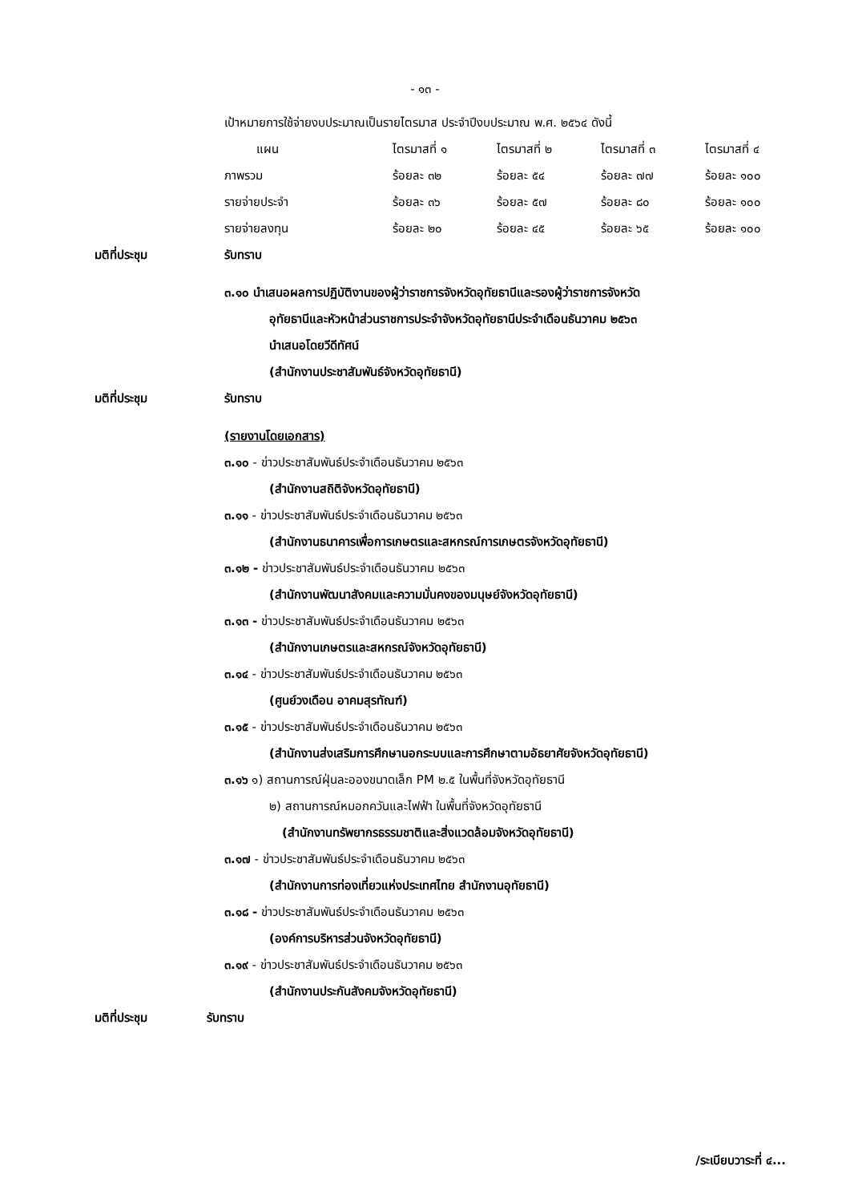- ๑๓ -
เป้าหมายการใช้จ่ายงบประมาณเป็นรายไตรมาส ประจำปีงบประมาณ พ.ศ. ๒๕๖๔ ดังนี้
| แผน | ไตรมาสที่ ๑ | ไตรมาสที่ ๒ | ไตรมาสที่ ๓ | ไตรมาสที่ ๔ |
| --- | --- | --- | --- | --- |
| ภาพรวม | ร้อยละ ๓๒ | ร้อยละ ๕๔ | ร้อยละ ๗๗ | ร้อยละ ๑๐๐ |
| รายจ่ายประจำ | ร้อยละ ๓๖ | ร้อยละ ๕๗ | ร้อยละ ๘๐ | ร้อยละ ๑๐๐ |
| รายจ่ายลงทุน | ร้อยละ ๒๐ | ร้อยละ ๔๕ | ร้อยละ ๖๕ | ร้อยละ ๑๐๐ |
มติที่ประชุม รับทราบ
๓.๑๐ นำเสนอผลการปฏิบัติงานของผู้ว่าราชการจังหวัดอุทัยธานีและรองผู้ว่าราชการจังหวัด
อุทัยธานีและหัวหน้าส่วนราชการประจำจังหวัดอุทัยธานีประจำเดือนธันวาคม ๒๕๖๓
นำเสนอโดยวีดีทัศน์
(สำนักงานประชาสัมพันธ์จังหวัดอุทัยธานี)
มติที่ประชุม รับทราบ
(รายงานโดยเอกสาร)
๓.๑๐ - ข่าวประชาสัมพันธ์ประจำเดือนธันวาคม ๒๕๖๓
(สำนักงานสถิติจังหวัดอุทัยธานี)
๓.๑๑ - ข่าวประชาสัมพันธ์ประจำเดือนธันวาคม ๒๕๖๓
(สำนักงานธนาคารเพื่อการเกษตรและสหกรณ์การเกษตรจังหวัดอุทัยธานี)
๓.๑๒ - ข่าวประชาสัมพันธ์ประจำเดือนธันวาคม ๒๕๖๓
(สำนักงานพัฒนาสังคมและความมั่นคงของมนุษย์จังหวัดอุทัยธานี)
๓.๑๓ - ข่าวประชาสัมพันธ์ประจำเดือนธันวาคม ๒๕๖๓
(สำนักงานเกษตรและสหกรณ์จังหวัดอุทัยธานี)
๓.๑๔ - ข่าวประชาสัมพันธ์ประจำเดือนธันวาคม ๒๕๖๓
(ศูนย์วงเดือน อาคมสุรทัณฑ์)
๓.๑๕ - ข่าวประชาสัมพันธ์ประจำเดือนธันวาคม ๒๕๖๓
(สำนักงานส่งเสริมการศึกษานอกระบบและการศึกษาตามอัธยาศัยจังหวัดอุทัยธานี)
๓.๑๖ ๑) สถานการณ์ฝุ่นละอองขนาดเล็ก PM ๒.๕ ในพื้นที่จังหวัดอุทัยธานี
๒) สถานการณ์หมอกควันและไฟฟ้า ในพื้นที่จังหวัดอุทัยธานี
(สำนักงานทรัพยากรธรรมชาติและสิ่งแวดล้อมจังหวัดอุทัยธานี)
๓.๑๗ - ข่าวประชาสัมพันธ์ประจำเดือนธันวาคม ๒๕๖๓
(สำนักงานการท่องเที่ยวแห่งประเทศไทย สำนักงานอุทัยธานี)
๓.๑๘ - ข่าวประชาสัมพันธ์ประจำเดือนธันวาคม ๒๕๖๓
(องค์การบริหารส่วนจังหวัดอุทัยธานี)
๓.๑๙ - ข่าวประชาสัมพันธ์ประจำเดือนธันวาคม ๒๕๖๓
(สำนักงานประกันสังคมจังหวัดอุทัยธานี)
มติที่ประชุม รับทราบ
/ระเบียบวาระที่ ๔...